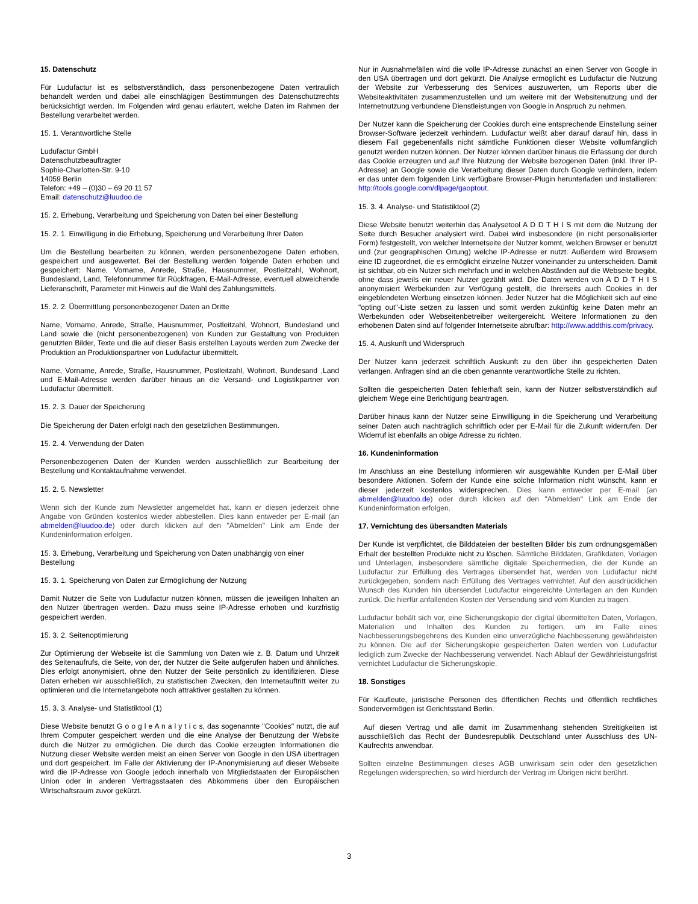15. Datenschutz
Für Ludufactur ist es selbstverständlich, dass personenbezogene Daten vertraulich behandelt werden und dabei alle einschlägigen Bestimmungen des Datenschutzrechts berücksichtigt werden. Im Folgenden wird genau erläutert, welche Daten im Rahmen der Bestellung verarbeitet werden.
15. 1. Verantwortliche Stelle
Ludufactur GmbH
Datenschutzbeauftragter
Sophie-Charlotten-Str. 9-10
14059 Berlin
Telefon: +49 – (0)30 – 69 20 11 57
Email: datenschutz@luudoo.de
15. 2. Erhebung, Verarbeitung und Speicherung von Daten bei einer Bestellung
15. 2. 1. Einwilligung in die Erhebung, Speicherung und Verarbeitung Ihrer Daten
Um die Bestellung bearbeiten zu können, werden personenbezogene Daten erhoben, gespeichert und ausgewertet. Bei der Bestellung werden folgende Daten erhoben und gespeichert: Name, Vorname, Anrede, Straße, Hausnummer, Postleitzahl, Wohnort, Bundesland, Land, Telefonnummer für Rückfragen, E-Mail-Adresse, eventuell abweichende Lieferanschrift, Parameter mit Hinweis auf die Wahl des Zahlungsmittels.
15. 2. 2. Übermittlung personenbezogener Daten an Dritte
Name, Vorname, Anrede, Straße, Hausnummer, Postleitzahl, Wohnort, Bundesland und Land sowie die (nicht personenbezogenen) von Kunden zur Gestaltung von Produkten genutzten Bilder, Texte und die auf dieser Basis erstellten Layouts werden zum Zwecke der Produktion an Produktionspartner von Ludufactur übermittelt.
Name, Vorname, Anrede, Straße, Hausnummer, Postleitzahl, Wohnort, Bundesand ,Land und E-Mail-Adresse werden darüber hinaus an die Versand- und Logistikpartner von Ludufactur übermittelt.
15. 2. 3. Dauer der Speicherung
Die Speicherung der Daten erfolgt nach den gesetzlichen Bestimmungen.
15. 2. 4. Verwendung der Daten
Personenbezogenen Daten der Kunden werden ausschließlich zur Bearbeitung der Bestellung und Kontaktaufnahme verwendet.
15. 2. 5. Newsletter
Wenn sich der Kunde zum Newsletter angemeldet hat, kann er diesen jederzeit ohne Angabe von Gründen kostenlos wieder abbestellen. Dies kann entweder per E-mail (an abmelden@luudoo.de) oder durch klicken auf den "Abmelden" Link am Ende der Kundeninformation erfolgen.
15. 3. Erhebung, Verarbeitung und Speicherung von Daten unabhängig von einer Bestellung
15. 3. 1. Speicherung von Daten zur Ermöglichung der Nutzung
Damit Nutzer die Seite von Ludufactur nutzen können, müssen die jeweiligen Inhalten an den Nutzer übertragen werden. Dazu muss seine IP-Adresse erhoben und kurzfristig gespeichert werden.
15. 3. 2. Seitenoptimierung
Zur Optimierung der Webseite ist die Sammlung von Daten wie z. B. Datum und Uhrzeit des Seitenaufrufs, die Seite, von der, der Nutzer die Seite aufgerufen haben und ähnliches. Dies erfolgt anonymisiert, ohne den Nutzer der Seite persönlich zu identifizieren. Diese Daten erheben wir ausschließlich, zu statistischen Zwecken, den Internetauftritt weiter zu optimieren und die Internetangebote noch attraktiver gestalten zu können.
15. 3. 3. Analyse- und Statistiktool (1)
Diese Website benutzt G o o g l e A n a l y t i c s, das sogenannte "Cookies" nutzt, die auf Ihrem Computer gespeichert werden und die eine Analyse der Benutzung der Website durch die Nutzer zu ermöglichen. Die durch das Cookie erzeugten Informationen die Nutzung dieser Website werden meist an einen Server von Google in den USA übertragen und dort gespeichert. Im Falle der Aktivierung der IP-Anonymisierung auf dieser Webseite wird die IP-Adresse von Google jedoch innerhalb von Mitgliedstaaten der Europäischen Union oder in anderen Vertragsstaaten des Abkommens über den Europäischen Wirtschaftsraum zuvor gekürzt.
Nur in Ausnahmefällen wird die volle IP-Adresse zunächst an einen Server von Google in den USA übertragen und dort gekürzt. Die Analyse ermöglicht es Ludufactur die Nutzung der Website zur Verbesserung des Services auszuwerten, um Reports über die Websiteaktivitäten zusammenzustellen und um weitere mit der Websitenutzung und der Internetnutzung verbundene Dienstleistungen von Google in Anspruch zu nehmen.
Der Nutzer kann die Speicherung der Cookies durch eine entsprechende Einstellung seiner Browser-Software jederzeit verhindern. Ludufactur weißt aber darauf darauf hin, dass in diesem Fall gegebenenfalls nicht sämtliche Funktionen dieser Website vollumfänglich genutzt werden nutzen können. Der Nutzer können darüber hinaus die Erfassung der durch das Cookie erzeugten und auf Ihre Nutzung der Website bezogenen Daten (inkl. Ihrer IP-Adresse) an Google sowie die Verarbeitung dieser Daten durch Google verhindern, indem er das unter dem folgenden Link verfügbare Browser-Plugin herunterladen und installieren: http://tools.google.com/dlpage/gaoptout.
15. 3. 4. Analyse- und Statistiktool (2)
Diese Website benutzt weiterhin das Analysetool A D D T H I S mit dem die Nutzung der Seite durch Besucher analysiert wird. Dabei wird insbesondere (in nicht personalisierter Form) festgestellt, von welcher Internetseite der Nutzer kommt, welchen Browser er benutzt und (zur geographischen Ortung) welche IP-Adresse er nutzt. Außerdem wird Browsern eine ID zugeordnet, die es ermöglicht einzelne Nutzer voneinander zu unterscheiden. Damit ist sichtbar, ob ein Nutzer sich mehrfach und in welchen Abständen auf die Webseite begibt, ohne dass jeweils ein neuer Nutzer gezählt wird. Die Daten werden von A D D T H I S anonymisiert Werbekunden zur Verfügung gestellt, die Ihrerseits auch Cookies in der eingeblendeten Werbung einsetzen können. Jeder Nutzer hat die Möglichkeit sich auf eine "opting out"-Liste setzen zu lassen und somit werden zukünftig keine Daten mehr an Werbekunden oder Webseitenbetreiber weitergereicht. Weitere Informationen zu den erhobenen Daten sind auf folgender Internetseite abrufbar: http://www.addthis.com/privacy.
15. 4. Auskunft und Widerspruch
Der Nutzer kann jederzeit schriftlich Auskunft zu den über ihn gespeicherten Daten verlangen. Anfragen sind an die oben genannte verantwortliche Stelle zu richten.
Sollten die gespeicherten Daten fehlerhaft sein, kann der Nutzer selbstverständlich auf gleichem Wege eine Berichtigung beantragen.
Darüber hinaus kann der Nutzer seine Einwilligung in die Speicherung und Verarbeitung seiner Daten auch nachträglich schriftlich oder per E-Mail für die Zukunft widerrufen. Der Widerruf ist ebenfalls an obige Adresse zu richten.
16. Kundeninformation
Im Anschluss an eine Bestellung informieren wir ausgewählte Kunden per E-Mail über besondere Aktionen. Sofern der Kunde eine solche Information nicht wünscht, kann er dieser jederzeit kostenlos widersprechen. Dies kann entweder per E-mail (an abmelden@luudoo.de) oder durch klicken auf den "Abmelden" Link am Ende der Kundeninformation erfolgen.
17. Vernichtung des übersandten Materials
Der Kunde ist verpflichtet, die Bilddateien der bestellten Bilder bis zum ordnungsgemäßen Erhalt der bestellten Produkte nicht zu löschen. Sämtliche Bilddaten, Grafikdaten, Vorlagen und Unterlagen, insbesondere sämtliche digitale Speichermedien, die der Kunde an Ludufactur zur Erfüllung des Vertrages übersendet hat, werden von Ludufactur nicht zurückgegeben, sondern nach Erfüllung des Vertrages vernichtet. Auf den ausdrücklichen Wunsch des Kunden hin übersendet Ludufactur eingereichte Unterlagen an den Kunden zurück. Die hierfür anfallenden Kosten der Versendung sind vom Kunden zu tragen.
Ludufactur behält sich vor, eine Sicherungskopie der digital übermittelten Daten, Vorlagen, Materialien und Inhalten des Kunden zu fertigen, um im Falle eines Nachbesserungsbegehrens des Kunden eine unverzügliche Nachbesserung gewährleisten zu können. Die auf der Sicherungskopie gespeicherten Daten werden von Ludufactur lediglich zum Zwecke der Nachbesserung verwendet. Nach Ablauf der Gewährleistungsfrist vernichtet Ludufactur die Sicherungskopie.
18. Sonstiges
Für Kaufleute, juristische Personen des öffentlichen Rechts und öffentlich rechtliches Sondervermögen ist Gerichtsstand Berlin.
Auf diesen Vertrag und alle damit im Zusammenhang stehenden Streitigkeiten ist ausschließlich das Recht der Bundesrepublik Deutschland unter Ausschluss des UN-Kaufrechts anwendbar.
Sollten einzelne Bestimmungen dieses AGB unwirksam sein oder den gesetzlichen Regelungen widersprechen, so wird hierdurch der Vertrag im Übrigen nicht berührt.
3